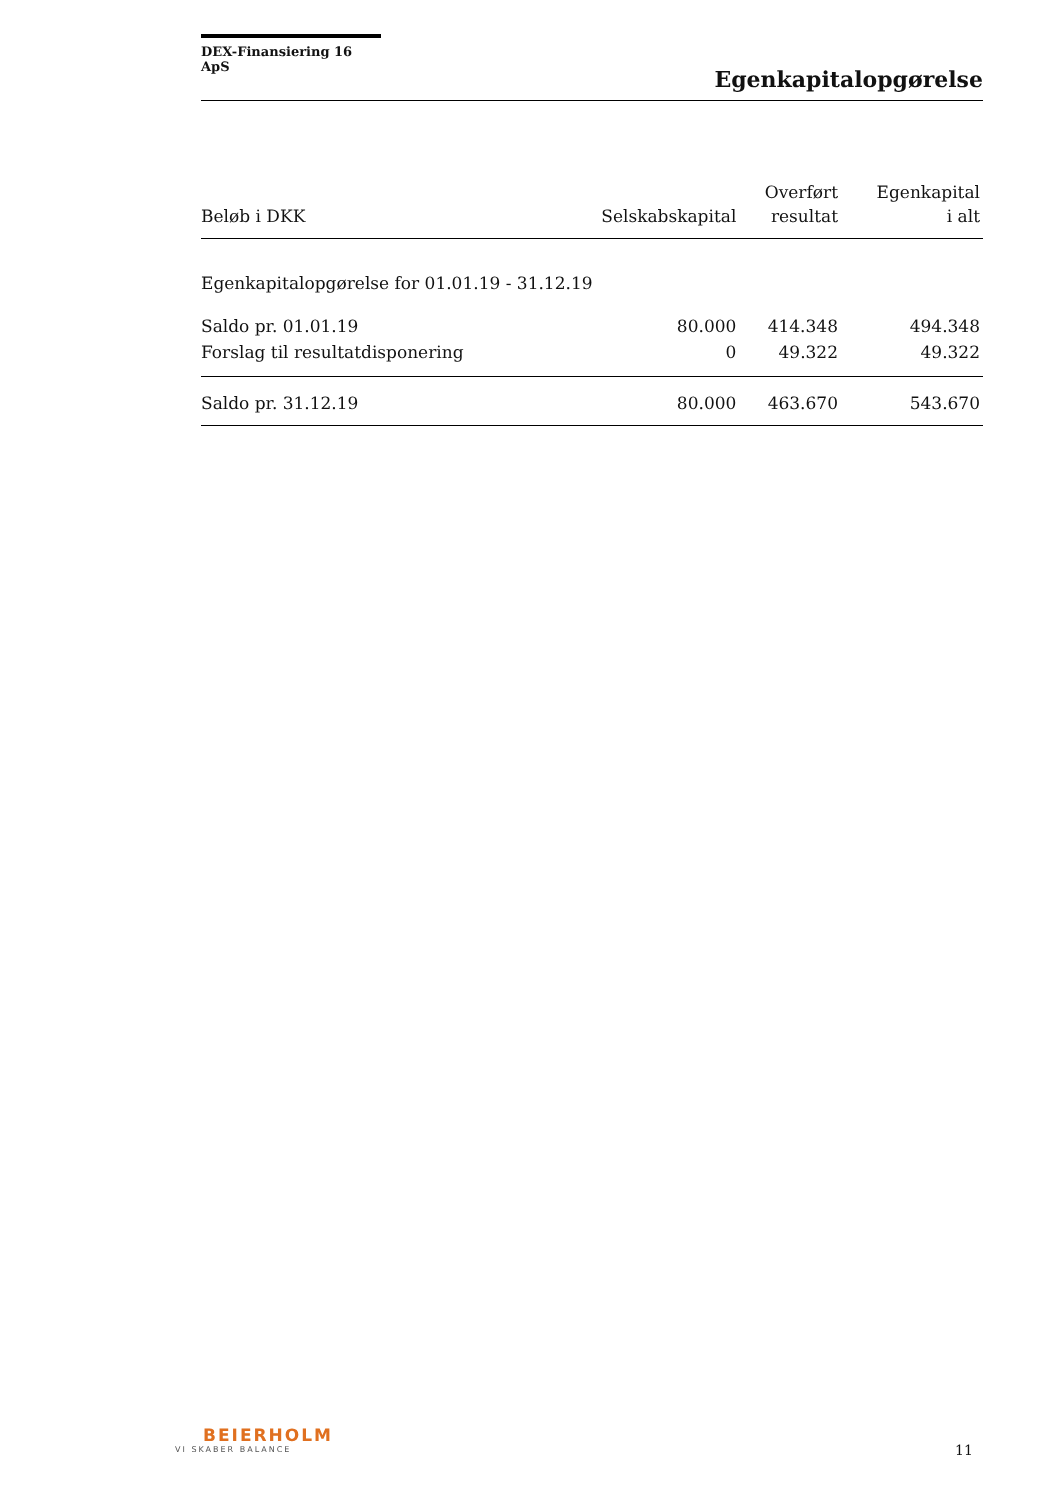DEX-Finansiering 16 ApS
Egenkapitalopgørelse
| Beløb i DKK | Selskabskapital | Overført resultat | Egenkapital i alt |
| --- | --- | --- | --- |
| Egenkapitalopgørelse for 01.01.19 - 31.12.19 | | | |
| Saldo pr. 01.01.19 | 80.000 | 414.348 | 494.348 |
| Forslag til resultatdisponering | 0 | 49.322 | 49.322 |
| Saldo pr. 31.12.19 | 80.000 | 463.670 | 543.670 |
BEIERHOLM
VI SKABER BALANCE
11